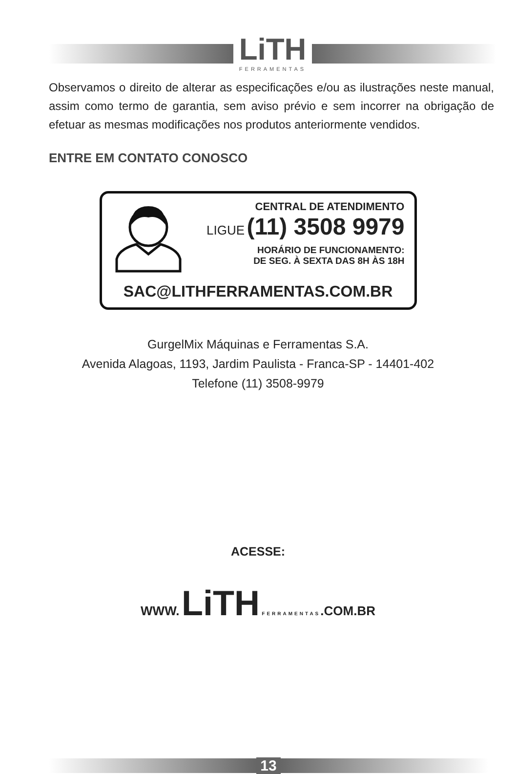LiTH
FERRAMENTAS
Observamos o direito de alterar as especificações e/ou as ilustrações neste manual, assim como termo de garantia, sem aviso prévio e sem incorrer na obrigação de efetuar as mesmas modificações nos produtos anteriormente vendidos.
ENTRE EM CONTATO CONOSCO
CENTRAL DE ATENDIMENTO
LIGUE (11) 3508 9979
HORÁRIO DE FUNCIONAMENTO:
DE SEG. À SEXTA DAS 8H ÀS 18H
SAC@LITHFERRAMENTAS.COM.BR
GurgelMix Máquinas e Ferramentas S.A.
Avenida Alagoas, 1193, Jardim Paulista - Franca-SP - 14401-402
Telefone (11) 3508-9979
ACESSE:
WWW. LiTH FERRAMENTAS.COM.BR
13